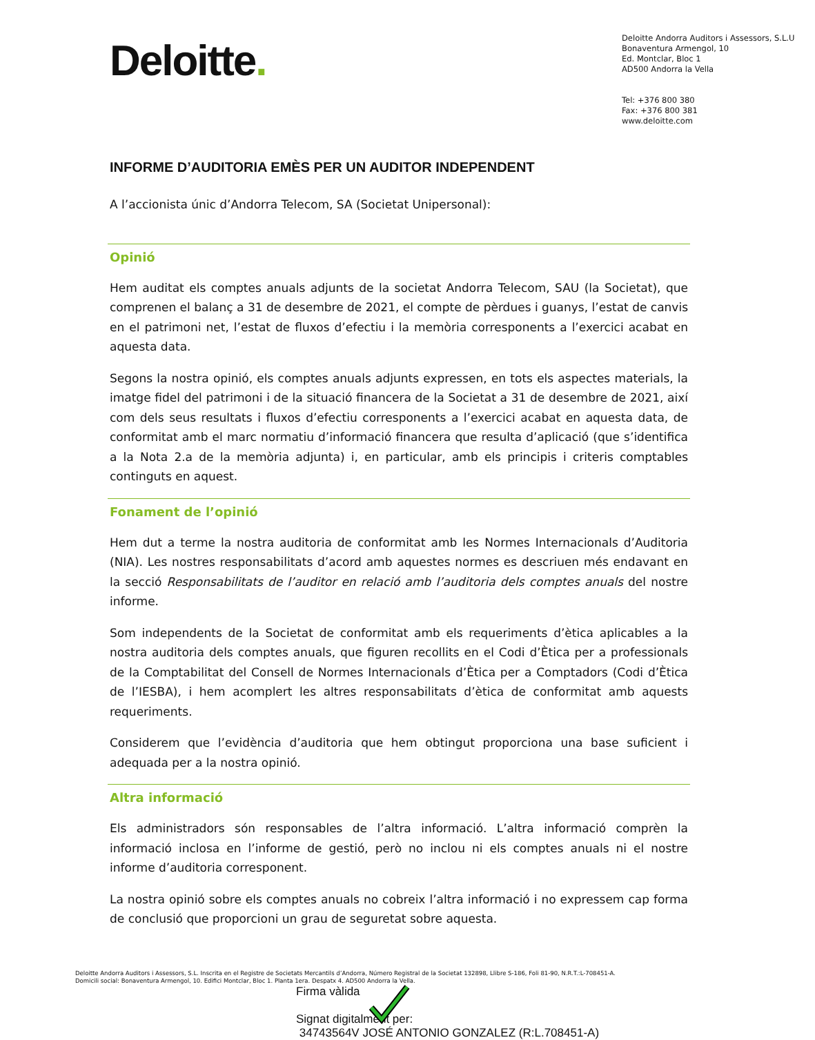Deloitte.
Deloitte Andorra Auditors i Assessors, S.L.U
Bonaventura Armengol, 10
Ed. Montclar, Bloc 1
AD500 Andorra la Vella
Tel: +376 800 380
Fax: +376 800 381
www.deloitte.com
INFORME D’AUDITORIA EMÈS PER UN AUDITOR INDEPENDENT
A l’accionista únic d’Andorra Telecom, SA (Societat Unipersonal):
Opinió
Hem auditat els comptes anuals adjunts de la societat Andorra Telecom, SAU (la Societat), que comprenen el balanç a 31 de desembre de 2021, el compte de pèrdues i guanys, l’estat de canvis en el patrimoni net, l’estat de fluxos d’efectiu i la memòria corresponents a l’exercici acabat en aquesta data.
Segons la nostra opinió, els comptes anuals adjunts expressen, en tots els aspectes materials, la imatge fidel del patrimoni i de la situació financera de la Societat a 31 de desembre de 2021, així com dels seus resultats i fluxos d’efectiu corresponents a l’exercici acabat en aquesta data, de conformitat amb el marc normatiu d’informació financera que resulta d’aplicació (que s’identifica a la Nota 2.a de la memòria adjunta) i, en particular, amb els principis i criteris comptables continguts en aquest.
Fonament de l’opinió
Hem dut a terme la nostra auditoria de conformitat amb les Normes Internacionals d’Auditoria (NIA). Les nostres responsabilitats d’acord amb aquestes normes es descriuen més endavant en la secció Responsabilitats de l’auditor en relació amb l’auditoria dels comptes anuals del nostre informe.
Som independents de la Societat de conformitat amb els requeriments d’ètica aplicables a la nostra auditoria dels comptes anuals, que figuren recollits en el Codi d’Ètica per a professionals de la Comptabilitat del Consell de Normes Internacionals d’Ètica per a Comptadors (Codi d’Ètica de l’IESBA), i hem acomplert les altres responsabilitats d’ètica de conformitat amb aquests requeriments.
Considerem que l’evidència d’auditoria que hem obtingut proporciona una base suficient i adequada per a la nostra opinió.
Altra informació
Els administradors són responsables de l’altra informació. L’altra informació comprèn la informació inclosa en l’informe de gestió, però no inclou ni els comptes anuals ni el nostre informe d’auditoria corresponent.
La nostra opinió sobre els comptes anuals no cobreix l’altra informació i no expressem cap forma de conclusió que proporcioni un grau de seguretat sobre aquesta.
Deloitte Andorra Auditors i Assessors, S.L. Inscrita en el Registre de Societats Mercantils d’Andorra, Número Registral de la Societat 132898, Llibre S-186, Foli 81-90, N.R.T.:L-708451-A.
Domicili social: Bonaventura Armengol, 10. Edifici Montclar, Bloc 1. Planta 1era. Despatx 4. AD500 Andorra la Vella.
Firma vàlida
Signat digitalment per:
34743564V JOSÉ ANTONIO GONZALEZ (R:L.708451-A)